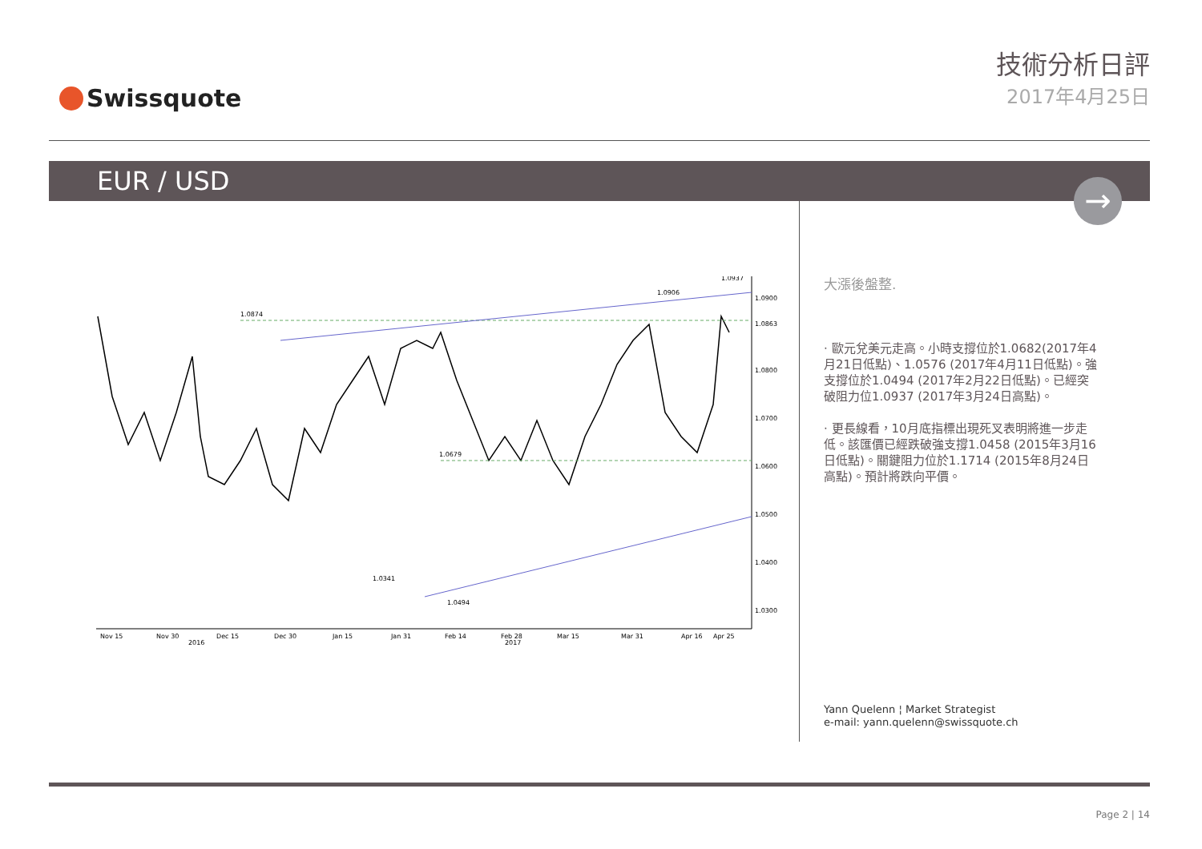Swissquote
技術分析日評
2017年4月25日
EUR / USD
→
1.0874
1.0906
1.0937
1.0679
1.0494
1.0341
1.0900
1.0863
1.0800
1.0700
1.0600
1.0500
1.0400
1.0300
Nov 15
Nov 30
Dec 15
Dec 30
Jan 15
Jan 31
Feb 14
Feb 28
Mar 15
Mar 31
Apr 16
Apr 25
2016
2017
大漲後盤整.
· 歐元兌美元走高。小時支撐位於1.0682(2017年4月21日低點)、1.0576 (2017年4月11日低點)。強支撐位於1.0494 (2017年2月22日低點)。已經突破阻力位1.0937 (2017年3月24日高點)。
· 更長線看，10月底指標出現死叉表明將進一步走低。該匯價已經跌破強支撐1.0458 (2015年3月16日低點)。關鍵阻力位於1.1714 (2015年8月24日高點)。預計將跌向平價。
Yann Quelenn ¦ Market Strategist
e-mail: yann.quelenn@swissquote.ch
Page 2 | 14